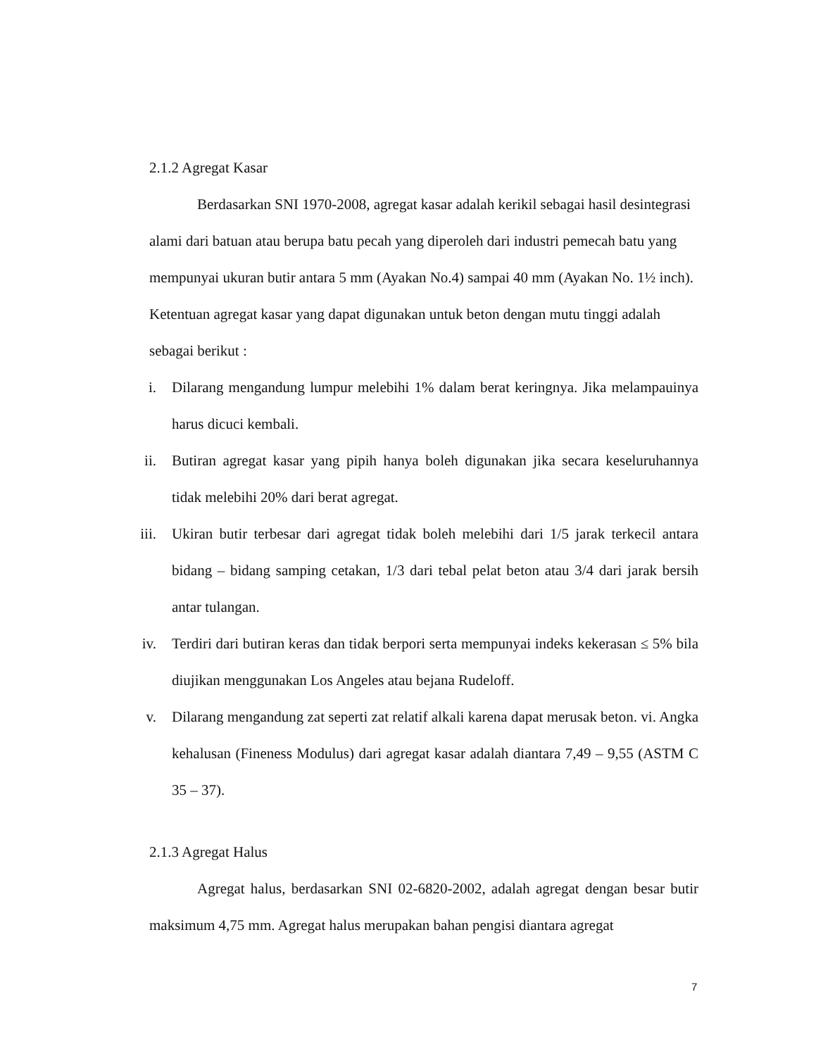2.1.2 Agregat Kasar
Berdasarkan SNI 1970-2008, agregat kasar adalah kerikil sebagai hasil desintegrasi alami dari batuan atau berupa batu pecah yang diperoleh dari industri pemecah batu yang mempunyai ukuran butir antara 5 mm (Ayakan No.4) sampai 40 mm (Ayakan No. 1½ inch). Ketentuan agregat kasar yang dapat digunakan untuk beton dengan mutu tinggi adalah sebagai berikut :
i. Dilarang mengandung lumpur melebihi 1% dalam berat keringnya. Jika melampauinya harus dicuci kembali.
ii. Butiran agregat kasar yang pipih hanya boleh digunakan jika secara keseluruhannya tidak melebihi 20% dari berat agregat.
iii. Ukiran butir terbesar dari agregat tidak boleh melebihi dari 1/5 jarak terkecil antara bidang – bidang samping cetakan, 1/3 dari tebal pelat beton atau 3/4 dari jarak bersih antar tulangan.
iv. Terdiri dari butiran keras dan tidak berpori serta mempunyai indeks kekerasan ≤ 5% bila diujikan menggunakan Los Angeles atau bejana Rudeloff.
v. Dilarang mengandung zat seperti zat relatif alkali karena dapat merusak beton. vi. Angka kehalusan (Fineness Modulus) dari agregat kasar adalah diantara 7,49 – 9,55 (ASTM C 35 – 37).
2.1.3 Agregat Halus
Agregat halus, berdasarkan SNI 02-6820-2002, adalah agregat dengan besar butir maksimum 4,75 mm. Agregat halus merupakan bahan pengisi diantara agregat
7